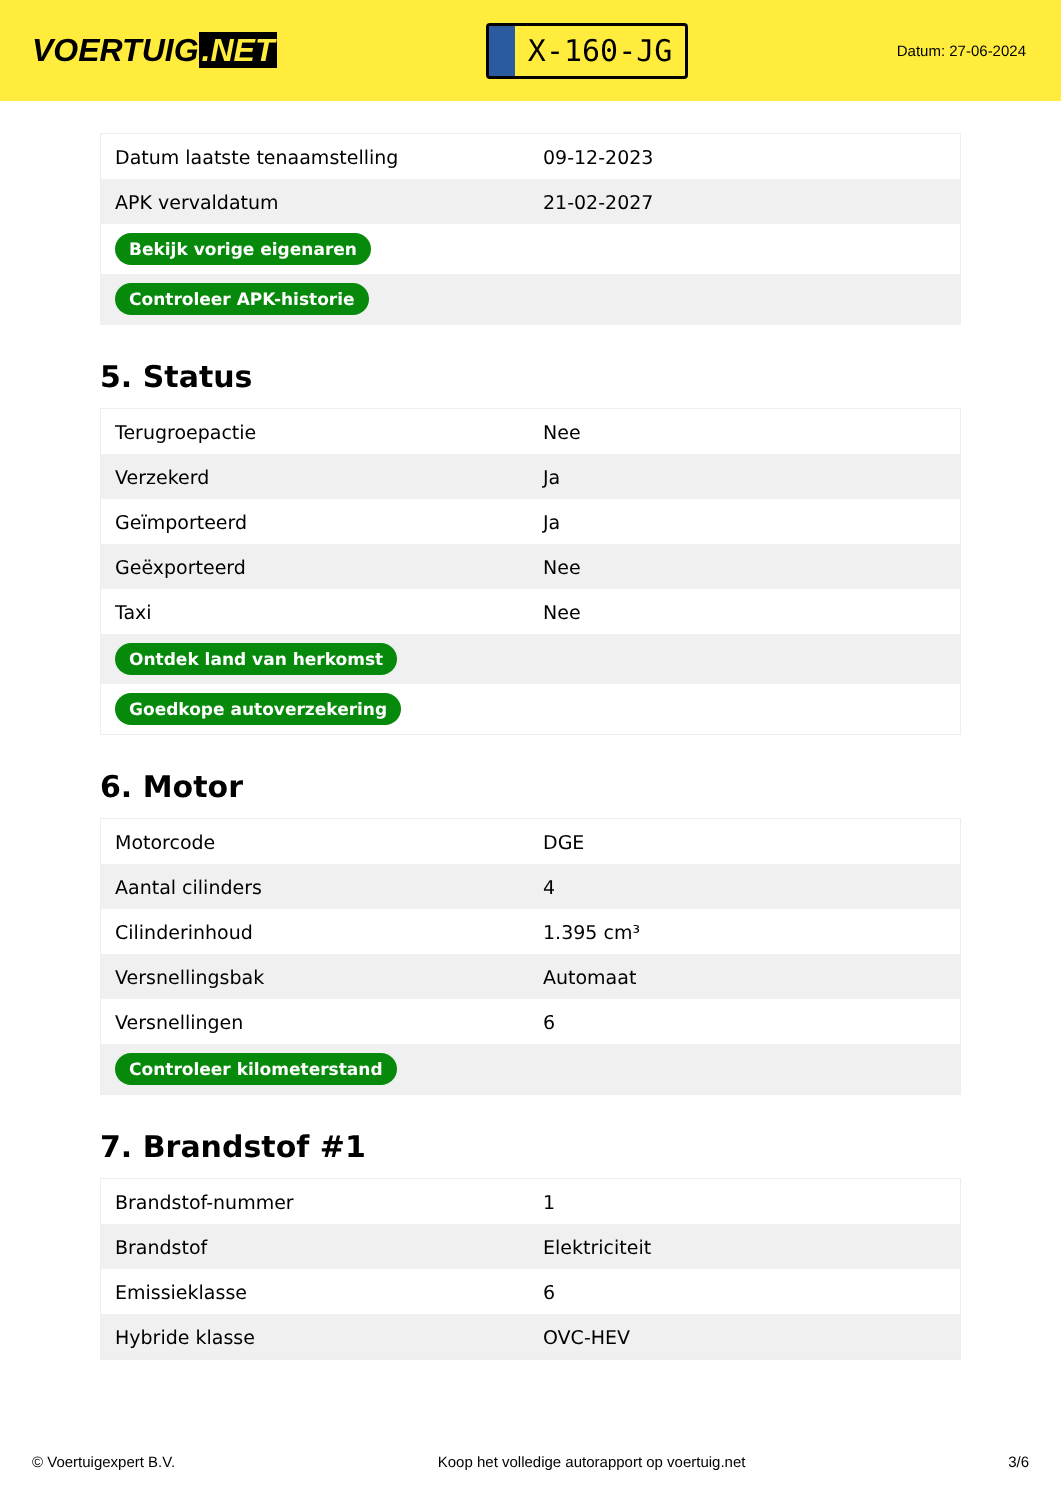VOERTUIG.NET
X-160-JG
Datum: 27-06-2024
| Datum laatste tenaamstelling | 09-12-2023 |
| APK vervaldatum | 21-02-2027 |
| Bekijk vorige eigenaren | |
| Controleer APK-historie | |
5. Status
| Terugroepactie | Nee |
| Verzekerd | Ja |
| Geïmporteerd | Ja |
| Geëxporteerd | Nee |
| Taxi | Nee |
| Ontdek land van herkomst | |
| Goedkope autoverzekering | |
6. Motor
| Motorcode | DGE |
| Aantal cilinders | 4 |
| Cilinderinhoud | 1.395 cm³ |
| Versnellingsbak | Automaat |
| Versnellingen | 6 |
| Controleer kilometerstand | |
7. Brandstof #1
| Brandstof-nummer | 1 |
| Brandstof | Elektriciteit |
| Emissieklasse | 6 |
| Hybride klasse | OVC-HEV |
© Voertuigexpert B.V. Koop het volledige autorapport op voertuig.net 3/6